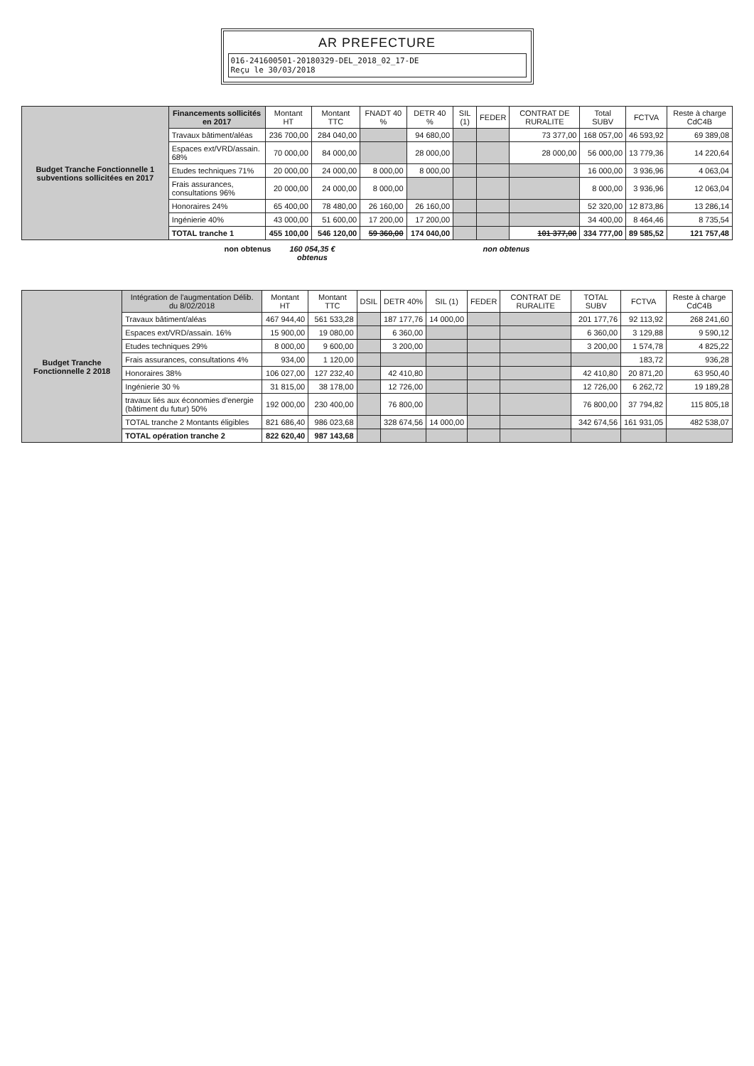AR PREFECTURE
016-241600501-20180329-DEL_2018_02_17-DE
Reçu le 30/03/2018
| Budget Tranche Fonctionnelle 1 subventions sollicitées en 2017 | Financements sollicités en 2017 | Montant HT | Montant TTC | FNADT 40 % | DETR 40 % | SIL (1) | FEDER | CONTRAT DE RURALITE | Total SUBV | FCTVA | Reste à charge CdC4B |
| --- | --- | --- | --- | --- | --- | --- | --- | --- | --- | --- | --- |
| | Travaux bâtiment/aléas | 236 700,00 | 284 040,00 | | 94 680,00 | | | 73 377,00 | 168 057,00 | 46 593,92 | 69 389,08 |
| | Espaces ext/VRD/assain. 68% | 70 000,00 | 84 000,00 | | 28 000,00 | | | 28 000,00 | 56 000,00 | 13 779,36 | 14 220,64 |
| | Etudes techniques 71% | 20 000,00 | 24 000,00 | 8 000,00 | 8 000,00 | | | | 16 000,00 | 3 936,96 | 4 063,04 |
| | Frais assurances, consultations 96% | 20 000,00 | 24 000,00 | 8 000,00 | | | | | 8 000,00 | 3 936,96 | 12 063,04 |
| | Honoraires 24% | 65 400,00 | 78 480,00 | 26 160,00 | 26 160,00 | | | | 52 320,00 | 12 873,86 | 13 286,14 |
| | Ingénierie 40% | 43 000,00 | 51 600,00 | 17 200,00 | 17 200,00 | | | | 34 400,00 | 8 464,46 | 8 735,54 |
| | TOTAL tranche 1 | 455 100,00 | 546 120,00 | 59 360,00 | 174 040,00 | | | 101 377,00 | 334 777,00 | 89 585,52 | 121 757,48 |
non obtenus 160 054,35 € obtenus non obtenus
| Budget Tranche Fonctionnelle 2 2018 | Intégration de l'augmentation Délib. du 8/02/2018 | Montant HT | Montant TTC | DSIL | DETR 40% | SIL (1) | FEDER | CONTRAT DE RURALITE | TOTAL SUBV | FCTVA | Reste à charge CdC4B |
| --- | --- | --- | --- | --- | --- | --- | --- | --- | --- | --- | --- |
| | Travaux bâtiment/aléas | 467 944,40 | 561 533,28 | | 187 177,76 | 14 000,00 | | | 201 177,76 | 92 113,92 | 268 241,60 |
| | Espaces ext/VRD/assain. 16% | 15 900,00 | 19 080,00 | | 6 360,00 | | | | 6 360,00 | 3 129,88 | 9 590,12 |
| | Etudes techniques 29% | 8 000,00 | 9 600,00 | | 3 200,00 | | | | 3 200,00 | 1 574,78 | 4 825,22 |
| | Frais assurances, consultations 4% | 934,00 | 1 120,00 | | | | | | | 183,72 | 936,28 |
| | Honoraires 38% | 106 027,00 | 127 232,40 | | 42 410,80 | | | | 42 410,80 | 20 871,20 | 63 950,40 |
| | Ingénierie 30 % | 31 815,00 | 38 178,00 | | 12 726,00 | | | | 12 726,00 | 6 262,72 | 19 189,28 |
| | travaux liés aux économies d'energie (bâtiment du futur) 50% | 192 000,00 | 230 400,00 | | 76 800,00 | | | | 76 800,00 | 37 794,82 | 115 805,18 |
| | TOTAL tranche 2 Montants éligibles | 821 686,40 | 986 023,68 | | 328 674,56 | 14 000,00 | | | 342 674,56 | 161 931,05 | 482 538,07 |
| | TOTAL opération tranche 2 | 822 620,40 | 987 143,68 | | | | | | | | |